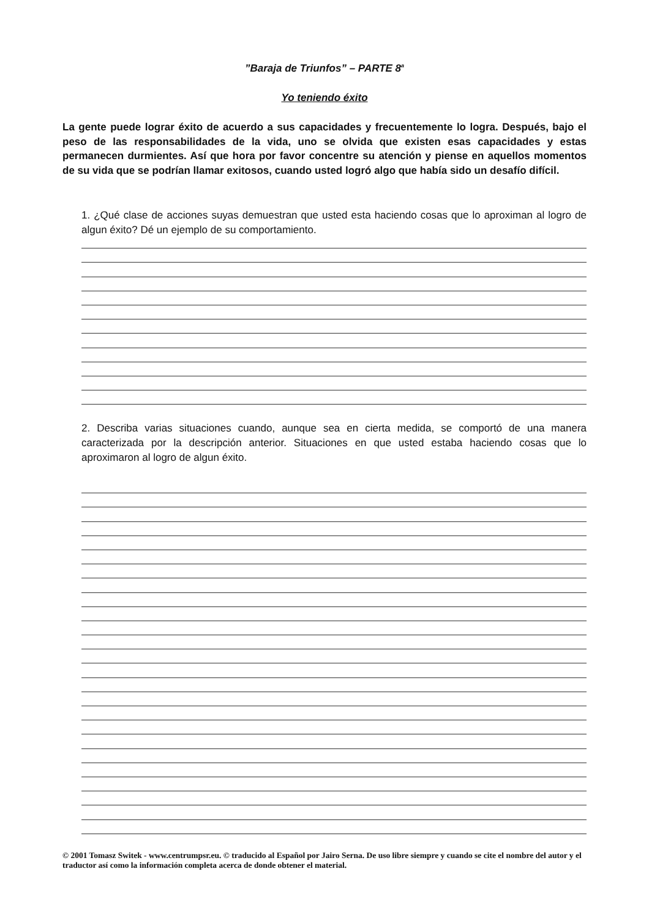”Baraja de Triunfos” – PARTE 8<sup>a</sup>
Yo teniendo éxito
La gente puede lograr éxito de acuerdo a sus capacidades y frecuentemente lo logra. Después, bajo el peso de las responsabilidades de la vida, uno se olvida que existen esas capacidades y estas permanecen durmientes. Así que hora por favor concentre su atención y piense en aquellos momentos de su vida que se podrían llamar exitosos, cuando usted logró algo que había sido un desafío difícil.
1. ¿Qué clase de acciones suyas demuestran que usted esta haciendo cosas que lo aproximan al logro de algun éxito? Dé un ejemplo de su comportamiento.
2. Describa varias situaciones cuando, aunque sea en cierta medida, se comportó de una manera caracterizada por la descripción anterior. Situaciones en que usted estaba haciendo cosas que lo aproximaron al logro de algun éxito.
© 2001 Tomasz Switek - www.centrumpsr.eu. © traducido al Español por Jairo Serna. De uso libre siempre y cuando se cite el nombre del autor y el traductor así como la información completa acerca de donde obtener el material.